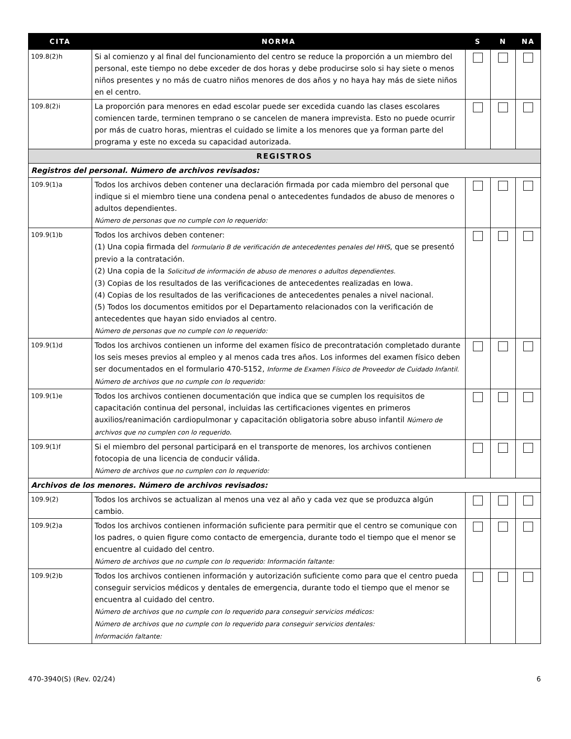| CITA | NORMA | S | N | NA |
| --- | --- | --- | --- | --- |
| 109.8(2)h | Si al comienzo y al final del funcionamiento del centro se reduce la proporción a un miembro del personal, este tiempo no debe exceder de dos horas y debe producirse solo si hay siete o menos niños presentes y no más de cuatro niños menores de dos años y no haya hay más de siete niños en el centro. | | | |
| 109.8(2)i | La proporción para menores en edad escolar puede ser excedida cuando las clases escolares comiencen tarde, terminen temprano o se cancelen de manera imprevista. Esto no puede ocurrir por más de cuatro horas, mientras el cuidado se limite a los menores que ya forman parte del programa y este no exceda su capacidad autorizada. | | | |
| REGISTROS | | | | |
| Registros del personal. Número de archivos revisados: | | | | |
| 109.9(1)a | Todos los archivos deben contener una declaración firmada por cada miembro del personal que indique si el miembro tiene una condena penal o antecedentes fundados de abuso de menores o adultos dependientes. Número de personas que no cumple con lo requerido: | | | |
| 109.9(1)b | Todos los archivos deben contener: (1) Una copia firmada del formulario B de verificación de antecedentes penales del HHS , que se presentó previo a la contratación. (2) Una copia de la Solicitud de información de abuso de menores o adultos dependientes. (3) Copias de los resultados de las verificaciones de antecedentes realizadas en Iowa. (4) Copias de los resultados de las verificaciones de antecedentes penales a nivel nacional. (5) Todos los documentos emitidos por el Departamento relacionados con la verificación de antecedentes que hayan sido enviados al centro. Número de personas que no cumple con lo requerido: | | | |
| 109.9(1)d | Todos los archivos contienen un informe del examen físico de precontratación completado durante los seis meses previos al empleo y al menos cada tres años. Los informes del examen físico deben ser documentados en el formulario 470-5152, Informe de Examen Físico de Proveedor de Cuidado Infantil. Número de archivos que no cumple con lo requerido: | | | |
| 109.9(1)e | Todos los archivos contienen documentación que indica que se cumplen los requisitos de capacitación continua del personal, incluidas las certificaciones vigentes en primeros auxilios/reanimación cardiopulmonar y capacitación obligatoria sobre abuso infantil Número de archivos que no cumplen con lo requerido . | | | |
| 109.9(1)f | Si el miembro del personal participará en el transporte de menores, los archivos contienen fotocopia de una licencia de conducir válida. Número de archivos que no cumplen con lo requerido: | | | |
| Archivos de los menores. Número de archivos revisados: | | | | |
| 109.9(2) | Todos los archivos se actualizan al menos una vez al año y cada vez que se produzca algún cambio. | | | |
| 109.9(2)a | Todos los archivos contienen información suficiente para permitir que el centro se comunique con los padres, o quien figure como contacto de emergencia, durante todo el tiempo que el menor se encuentre al cuidado del centro. Número de archivos que no cumple con lo requerido: Información faltante: | | | |
| 109.9(2)b | Todos los archivos contienen información y autorización suficiente como para que el centro pueda conseguir servicios médicos y dentales de emergencia, durante todo el tiempo que el menor se encuentra al cuidado del centro. Número de archivos que no cumple con lo requerido para conseguir servicios médicos: Número de archivos que no cumple con lo requerido para conseguir servicios dentales: Información faltante: | | | |
470-3940(S) (Rev. 02/24) 6